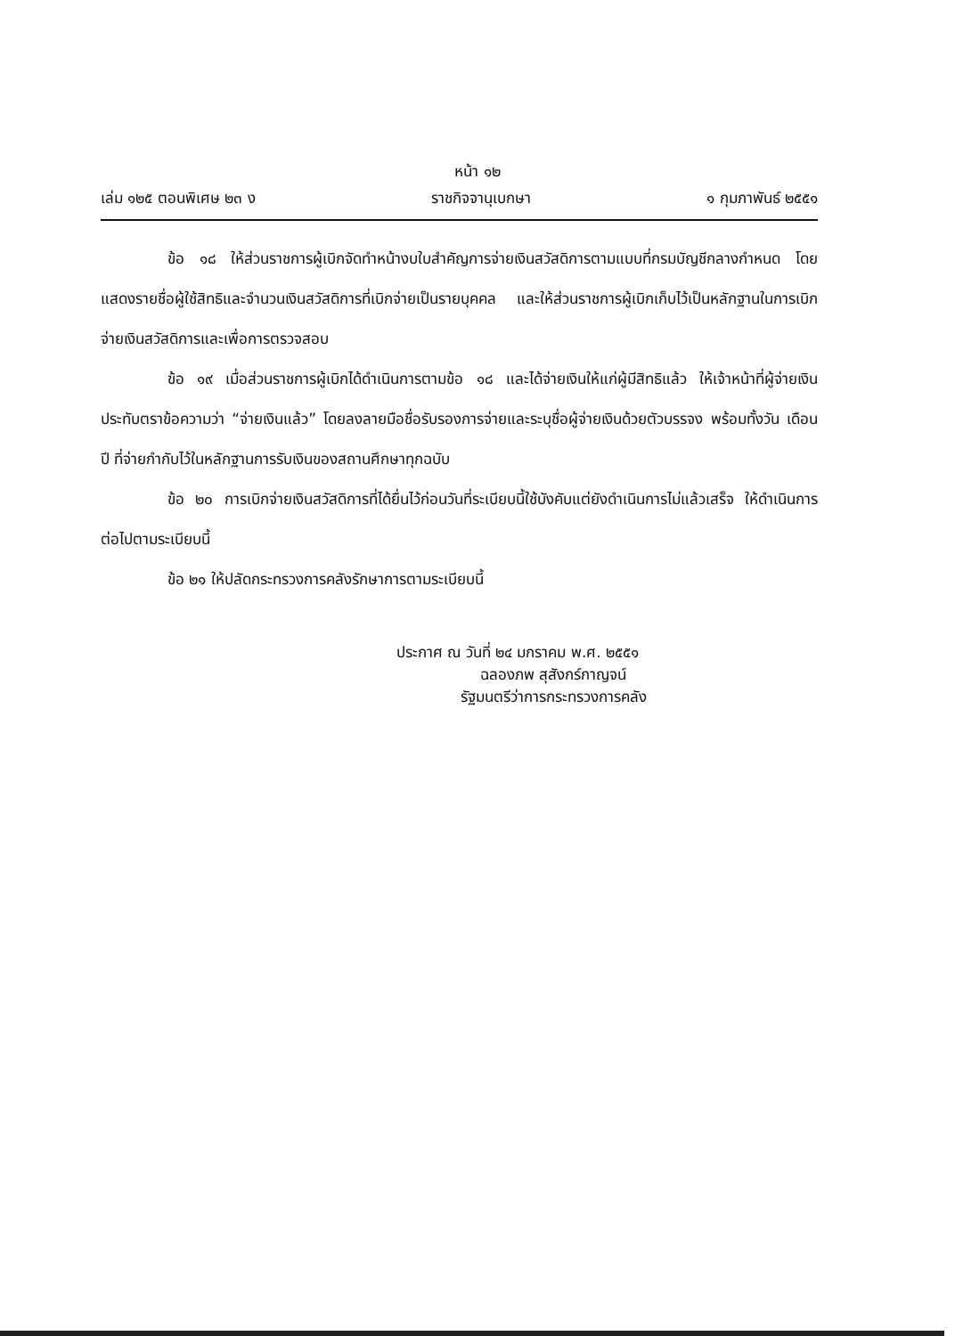หน้า ๑๒
เล่ม ๑๒๕ ตอนพิเศษ ๒๓ ง ราชกิจจานุเบกษา ๑ กุมภาพันธ์ ๒๕๕๑
ข้อ ๑๘ ให้ส่วนราชการผู้เบิกจัดทำหน้างบใบสำคัญการจ่ายเงินสวัสดิการตามแบบที่กรมบัญชีกลางกำหนด โดยแสดงรายชื่อผู้ใช้สิทธิและจำนวนเงินสวัสดิการที่เบิกจ่ายเป็นรายบุคคล และให้ส่วนราชการผู้เบิกเก็บไว้เป็นหลักฐานในการเบิกจ่ายเงินสวัสดิการและเพื่อการตรวจสอบ
ข้อ ๑๙ เมื่อส่วนราชการผู้เบิกได้ดำเนินการตามข้อ ๑๘ และได้จ่ายเงินให้แก่ผู้มีสิทธิแล้ว ให้เจ้าหน้าที่ผู้จ่ายเงินประทับตราข้อความว่า “จ่ายเงินแล้ว” โดยลงลายมือชื่อรับรองการจ่ายและระบุชื่อผู้จ่ายเงินด้วยตัวบรรจง พร้อมทั้งวัน เดือน ปี ที่จ่ายกำกับไว้ในหลักฐานการรับเงินของสถานศึกษาทุกฉบับ
ข้อ ๒๐ การเบิกจ่ายเงินสวัสดิการที่ได้ยื่นไว้ก่อนวันที่ระเบียบนี้ใช้บังคับแต่ยังดำเนินการไม่แล้วเสร็จ ให้ดำเนินการต่อไปตามระเบียบนี้
ข้อ ๒๑ ให้ปลัดกระทรวงการคลังรักษาการตามระเบียบนี้
ประกาศ ณ วันที่ ๒๔ มกราคม พ.ศ. ๒๕๕๑
ฉลองภพ สุสังกร์กาญจน์
รัฐมนตรีว่าการกระทรวงการคลัง